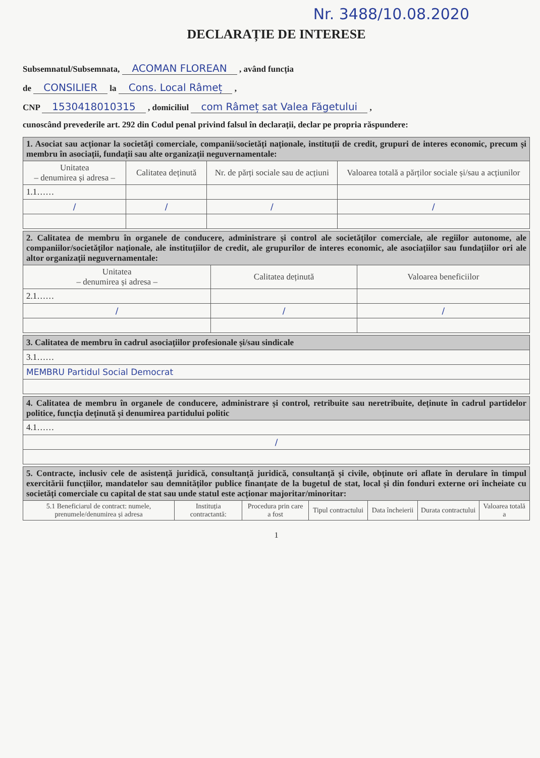Nr. 3488/10.08.2020
DECLARAȚIE DE INTERESE
Subsemnatul/Subsemnata, ACOMAN FLOREAN , având funcția
de CONSILIER la Cons. Local Râmeț ,
CNP 1530418010315 , domiciliul com Râmeț sat Valea Făgetului ,
cunoscând prevederile art. 292 din Codul penal privind falsul în declarații, declar pe propria răspundere:
| 1. Asociat sau acționar la societăți comerciale, companii/societăți naționale, instituții de credit, grupuri de interes economic, precum și membru în asociații, fundații sau alte organizații neguvernamentale: | | | |
| Unitatea – denumirea și adresa – | Calitatea deținută | Nr. de părți sociale sau de acțiuni | Valoarea totală a părților sociale și/sau a acțiunilor |
| 1.1…… | | | |
| / | / | / | / |
| 2. Calitatea de membru în organele de conducere, administrare și control ale societăților comerciale, ale regiilor autonome, ale companiilor/societăților naționale, ale instituțiilor de credit, ale grupurilor de interes economic, ale asociațiilor sau fundațiilor ori ale altor organizații neguvernamentale: | | |
| Unitatea – denumirea și adresa – | Calitatea deținută | Valoarea beneficiilor |
| 2.1…… | | |
| / | / | / |
| 3. Calitatea de membru în cadrul asociațiilor profesionale și/sau sindicale |
| 3.1…… |
| MEMBRU Partidul Social Democrat |
| 4. Calitatea de membru în organele de conducere, administrare și control, retribuite sau neretribuite, deținute în cadrul partidelor politice, funcția deținută și denumirea partidului politic |
| 4.1…… |
| / |
| 5. Contracte, inclusiv cele de asistență juridică, consultanță juridică, consultanță și civile, obținute ori aflate în derulare în timpul exercitării funcțiilor, mandatelor sau demnităților publice finanțate de la bugetul de stat, local și din fonduri externe ori încheiate cu societăți comerciale cu capital de stat sau unde statul este acționar majoritar/minoritar: | | | | | | |
| 5.1 Beneficiarul de contract: numele, prenumele/denumirea și adresa | Instituția contractantă: | Procedura prin care a fost | Tipul contractului | Data încheierii | Durata contractului | Valoarea totală a |
1